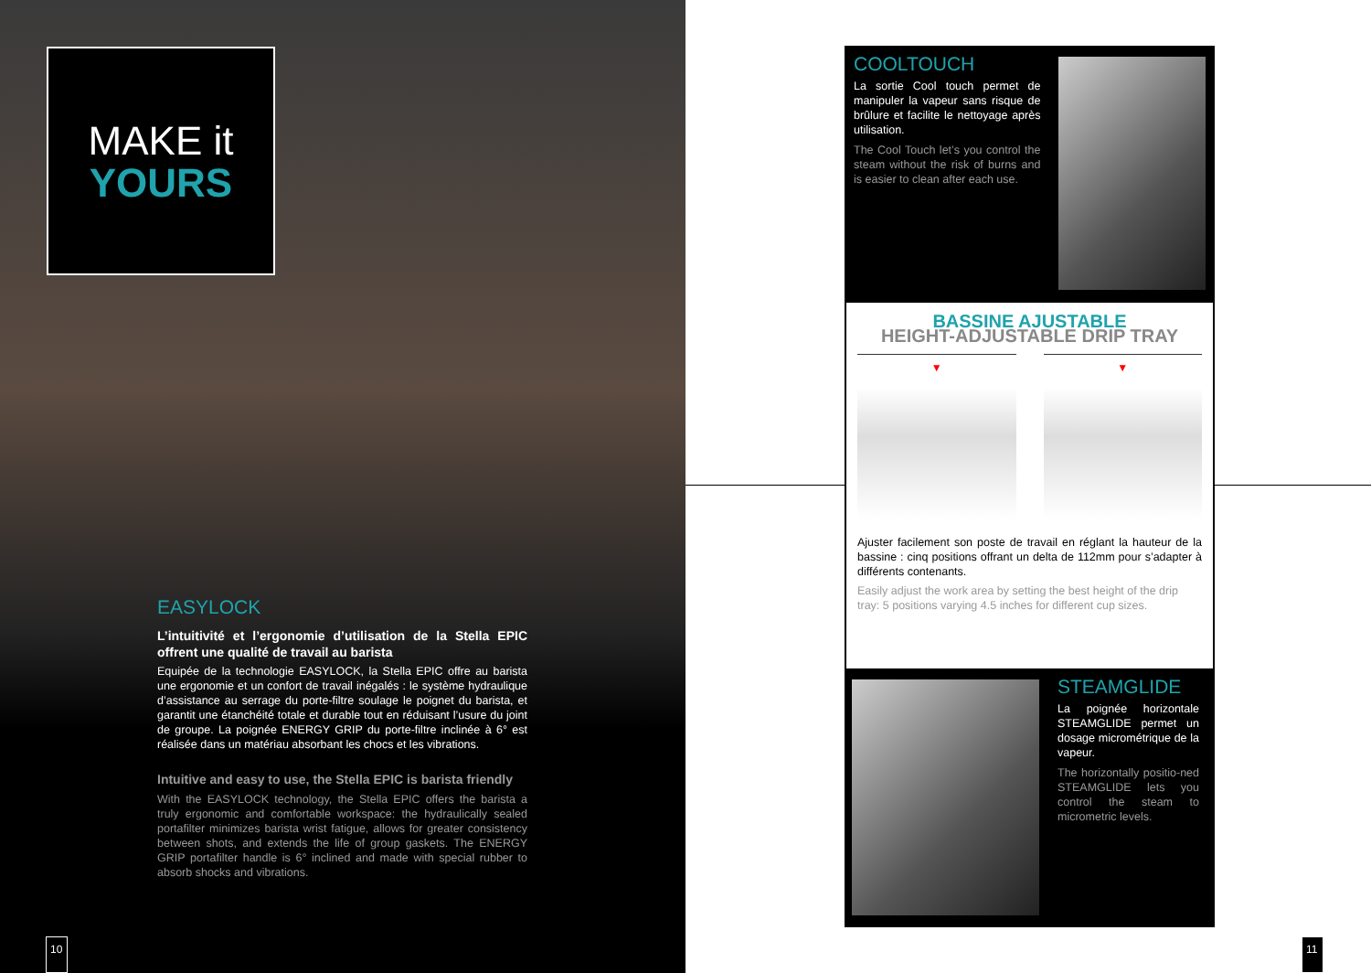MAKE it
YOURS
EASYLOCK
L’intuitivité et l’ergonomie d’utilisation de la Stella EPIC offrent une qualité de travail au barista
Equipée de la technologie EASYLOCK, la Stella EPIC offre au barista une ergonomie et un confort de travail inégalés : le système hydraulique d’assistance au serrage du porte-filtre soulage le poignet du barista, et garantit une étanchéité totale et durable tout en réduisant l’usure du joint de groupe. La poignée ENERGY GRIP du porte-filtre inclinée à 6° est réalisée dans un matériau absorbant les chocs et les vibrations.
Intuitive and easy to use, the Stella EPIC is barista friendly
With the EASYLOCK technology, the Stella EPIC offers the barista a truly ergonomic and comfortable workspace: the hydraulically sealed portafilter minimizes barista wrist fatigue, allows for greater consistency between shots, and extends the life of group gaskets. The ENERGY GRIP portafilter handle is 6° inclined and made with special rubber to absorb shocks and vibrations.
10
COOLTOUCH
La sortie Cool touch permet de manipuler la vapeur sans risque de brûlure et facilite le nettoyage après utilisation.
The Cool Touch let’s you control the steam without the risk of burns and is easier to clean after each use.
BASSINE AJUSTABLE
HEIGHT-ADJUSTABLE DRIP TRAY
▼ ▼
Ajuster facilement son poste de travail en réglant la hauteur de la bassine : cinq positions offrant un delta de 112mm pour s’adapter à différents contenants.
Easily adjust the work area by setting the best height of the drip tray: 5 positions varying 4.5 inches for different cup sizes.
STEAMGLIDE
La poignée horizontale STEAMGLIDE permet un dosage micrométrique de la vapeur.
The horizontally positio-ned STEAMGLIDE lets you control the steam to micrometric levels.
11